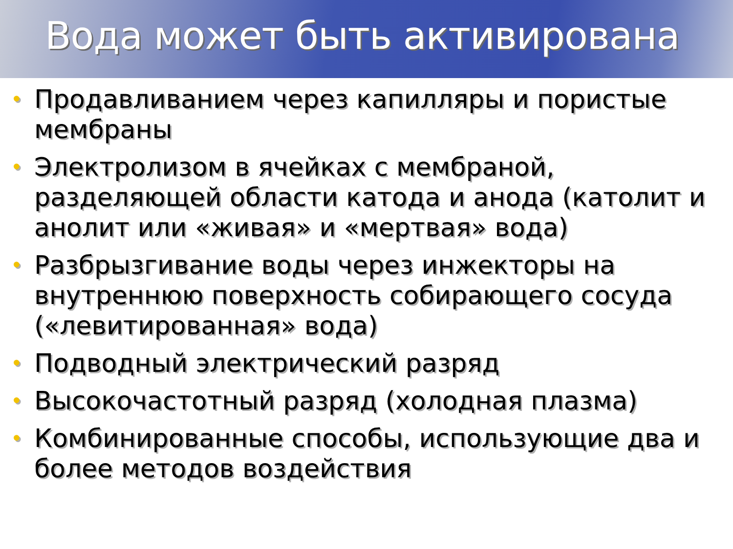Вода может быть активирована
• Продавливанием через капилляры и пористые мембраны
• Электролизом в ячейках с мембраной, разделяющей области катода и анода (католит и анолит или «живая» и «мертвая» вода)
• Разбрызгивание воды через инжекторы на внутреннюю поверхность собирающего сосуда («левитированная» вода)
• Подводный электрический разряд
• Высокочастотный разряд (холодная плазма)
• Комбинированные способы, использующие два и более методов воздействия